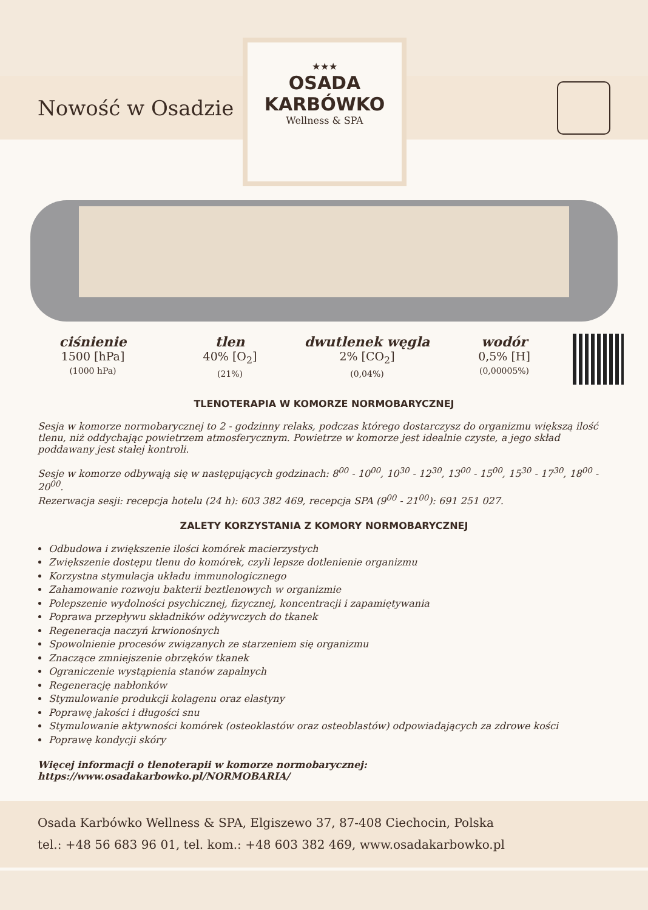Nowość w Osadzie
★★★
OSADA
KARBÓWKO
Wellness & SPA
ciśnienie
1500 [hPa]
(1000 hPa)
tlen
40% [O<sub>2</sub>]
(21%)
dwutlenek węgla
2% [CO<sub>2</sub>]
(0,04%)
wodór
0,5% [H]
(0,00005%)
TLENOTERAPIA W KOMORZE NORMOBARYCZNEJ
Sesja w komorze normobarycznej to 2 - godzinny relaks, podczas którego dostarczysz do organizmu większą ilość tlenu, niż oddychając powietrzem atmosferycznym. Powietrze w komorze jest idealnie czyste, a jego skład poddawany jest stałej kontroli.
Sesje w komorze odbywają się w następujących godzinach: 8<sup>00</sup> - 10<sup>00</sup>, 10<sup>30</sup> - 12<sup>30</sup>, 13<sup>00</sup> - 15<sup>00</sup>, 15<sup>30</sup> - 17<sup>30</sup>, 18<sup>00</sup> - 20<sup>00</sup>.
Rezerwacja sesji: recepcja hotelu (24 h): 603 382 469, recepcja SPA (9<sup>00</sup> - 21<sup>00</sup>): 691 251 027.
ZALETY KORZYSTANIA Z KOMORY NORMOBARYCZNEJ
Odbudowa i zwiększenie ilości komórek macierzystych
Zwiększenie dostępu tlenu do komórek, czyli lepsze dotlenienie organizmu
Korzystna stymulacja układu immunologicznego
Zahamowanie rozwoju bakterii beztlenowych w organizmie
Polepszenie wydolności psychicznej, fizycznej, koncentracji i zapamiętywania
Poprawa przepływu składników odżywczych do tkanek
Regeneracja naczyń krwionośnych
Spowolnienie procesów związanych ze starzeniem się organizmu
Znaczące zmniejszenie obrzęków tkanek
Ograniczenie wystąpienia stanów zapalnych
Regenerację nabłonków
Stymulowanie produkcji kolagenu oraz elastyny
Poprawę jakości i długości snu
Stymulowanie aktywności komórek (osteoklastów oraz osteoblastów) odpowiadających za zdrowe kości
Poprawę kondycji skóry
Więcej informacji o tlenoterapii w komorze normobarycznej: https://www.osadakarbowko.pl/NORMOBARIA/
Osada Karbówko Wellness & SPA, Elgiszewo 37, 87-408 Ciechocin, Polska
tel.: +48 56 683 96 01, tel. kom.: +48 603 382 469, www.osadakarbowko.pl